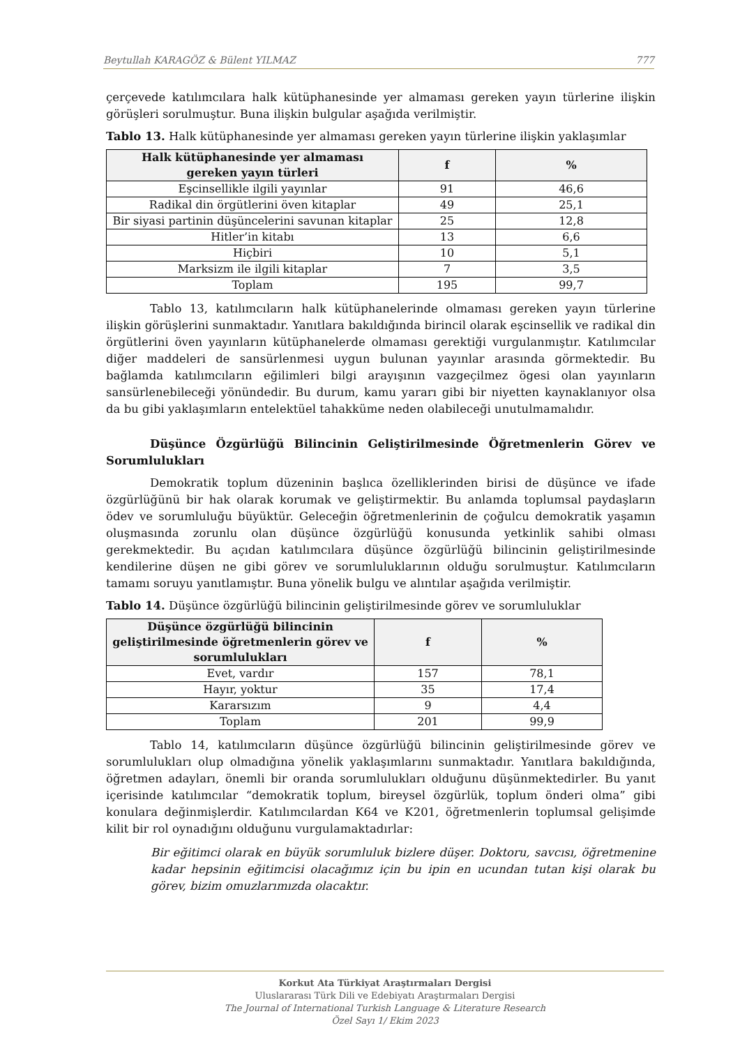Beytullah KARAGÖZ & Bülent YILMAZ 777
çerçevede katılımcılara halk kütüphanesinde yer almaması gereken yayın türlerine ilişkin görüşleri sorulmuştur. Buna ilişkin bulgular aşağıda verilmiştir.
Tablo 13. Halk kütüphanesinde yer almaması gereken yayın türlerine ilişkin yaklaşımlar
| Halk kütüphanesinde yer almaması gereken yayın türleri | f | % |
| --- | --- | --- |
| Eşcinsellikle ilgili yayınlar | 91 | 46,6 |
| Radikal din örgütlerini öven kitaplar | 49 | 25,1 |
| Bir siyasi partinin düşüncelerini savunan kitaplar | 25 | 12,8 |
| Hitler’in kitabı | 13 | 6,6 |
| Hiçbiri | 10 | 5,1 |
| Marksizm ile ilgili kitaplar | 7 | 3,5 |
| Toplam | 195 | 99,7 |
Tablo 13, katılımcıların halk kütüphanelerinde olmaması gereken yayın türlerine ilişkin görüşlerini sunmaktadır. Yanıtlara bakıldığında birincil olarak eşcinsellik ve radikal din örgütlerini öven yayınların kütüphanelerde olmaması gerektiği vurgulanmıştır. Katılımcılar diğer maddeleri de sansürlenmesi uygun bulunan yayınlar arasında görmektedir. Bu bağlamda katılımcıların eğilimleri bilgi arayışının vazgeçilmez ögesi olan yayınların sansürlenebileceği yönündedir. Bu durum, kamu yararı gibi bir niyetten kaynaklanıyor olsa da bu gibi yaklaşımların entelektüel tahakküme neden olabileceği unutulmamalıdır.
Düşünce Özgürlüğü Bilincinin Geliştirilmesinde Öğretmenlerin Görev ve Sorumlulukları
Demokratik toplum düzeninin başlıca özelliklerinden birisi de düşünce ve ifade özgürlüğünü bir hak olarak korumak ve geliştirmektir. Bu anlamda toplumsal paydaşların ödev ve sorumluluğu büyüktür. Geleceğin öğretmenlerinin de çoğulcu demokratik yaşamın oluşmasında zorunlu olan düşünce özgürlüğü konusunda yetkinlik sahibi olması gerekmektedir. Bu açıdan katılımcılara düşünce özgürlüğü bilincinin geliştirilmesinde kendilerine düşen ne gibi görev ve sorumluluklarının olduğu sorulmuştur. Katılımcıların tamamı soruyu yanıtlamıştır. Buna yönelik bulgu ve alıntılar aşağıda verilmiştir.
Tablo 14. Düşünce özgürlüğü bilincinin geliştirilmesinde görev ve sorumluluklar
| Düşünce özgürlüğü bilincinin geliştirilmesinde öğretmenlerin görev ve sorumlulukları | f | % |
| --- | --- | --- |
| Evet, vardır | 157 | 78,1 |
| Hayır, yoktur | 35 | 17,4 |
| Kararsızım | 9 | 4,4 |
| Toplam | 201 | 99,9 |
Tablo 14, katılımcıların düşünce özgürlüğü bilincinin geliştirilmesinde görev ve sorumlulukları olup olmadığına yönelik yaklaşımlarını sunmaktadır. Yanıtlara bakıldığında, öğretmen adayları, önemli bir oranda sorumlulukları olduğunu düşünmektedirler. Bu yanıt içerisinde katılımcılar “demokratik toplum, bireysel özgürlük, toplum önderi olma” gibi konulara değinmişlerdir. Katılımcılardan K64 ve K201, öğretmenlerin toplumsal gelişimde kilit bir rol oynadığını olduğunu vurgulamaktadırlar:
Bir eğitimci olarak en büyük sorumluluk bizlere düşer. Doktoru, savcısı, öğretmenine kadar hepsinin eğitimcisi olacağımız için bu ipin en ucundan tutan kişi olarak bu görev, bizim omuzlarımızda olacaktır.
Korkut Ata Türkiyat Araştırmaları Dergisi
Uluslararası Türk Dili ve Edebiyatı Araştırmaları Dergisi
The Journal of International Turkish Language & Literature Research
Özel Sayı 1/ Ekim 2023